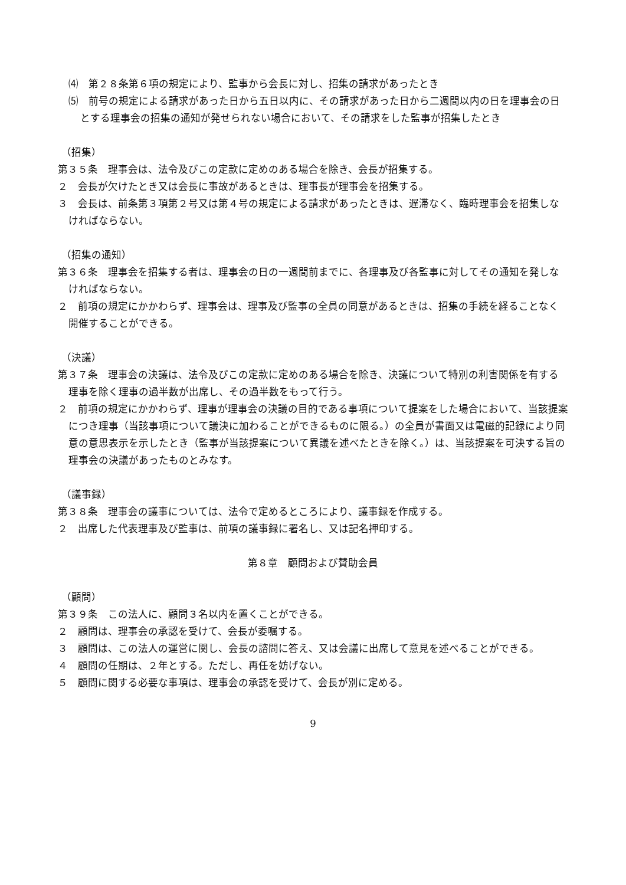⑷　第２８条第６項の規定により、監事から会長に対し、招集の請求があったとき
⑸　前号の規定による請求があった日から五日以内に、その請求があった日から二週間以内の日を理事会の日とする理事会の招集の通知が発せられない場合において、その請求をした監事が招集したとき
（招集）
第３５条　理事会は、法令及びこの定款に定めのある場合を除き、会長が招集する。
２　会長が欠けたとき又は会長に事故があるときは、理事長が理事会を招集する。
３　会長は、前条第３項第２号又は第４号の規定による請求があったときは、遅滞なく、臨時理事会を招集しなければならない。
（招集の通知）
第３６条　理事会を招集する者は、理事会の日の一週間前までに、各理事及び各監事に対してその通知を発しなければならない。
２　前項の規定にかかわらず、理事会は、理事及び監事の全員の同意があるときは、招集の手続を経ることなく開催することができる。
（決議）
第３７条　理事会の決議は、法令及びこの定款に定めのある場合を除き、決議について特別の利害関係を有する理事を除く理事の過半数が出席し、その過半数をもって行う。
２　前項の規定にかかわらず、理事が理事会の決議の目的である事項について提案をした場合において、当該提案につき理事（当該事項について議決に加わることができるものに限る。）の全員が書面又は電磁的記録により同意の意思表示を示したとき（監事が当該提案について異議を述べたときを除く。）は、当該提案を可決する旨の理事会の決議があったものとみなす。
（議事録）
第３８条　理事会の議事については、法令で定めるところにより、議事録を作成する。
２　出席した代表理事及び監事は、前項の議事録に署名し、又は記名押印する。
第８章　顧問および賛助会員
（顧問）
第３９条　この法人に、顧問３名以内を置くことができる。
２　顧問は、理事会の承認を受けて、会長が委嘱する。
３　顧問は、この法人の運営に関し、会長の諮問に答え、又は会議に出席して意見を述べることができる。
４　顧問の任期は、２年とする。ただし、再任を妨げない。
５　顧問に関する必要な事項は、理事会の承認を受けて、会長が別に定める。
9